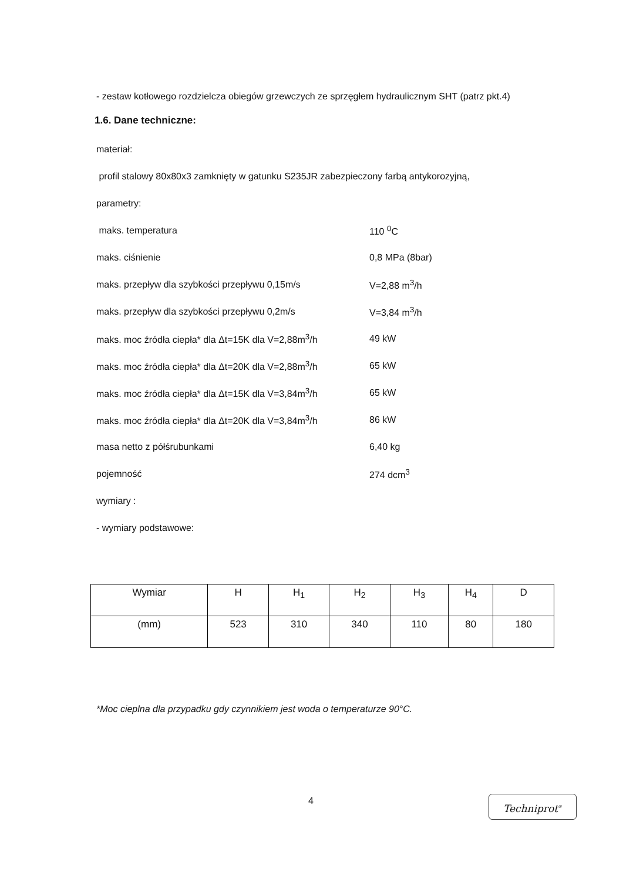- zestaw kotłowego rozdzielcza obiegów grzewczych ze sprzęgłem hydraulicznym SHT (patrz pkt.4)
1.6. Dane techniczne:
materiał:
profil stalowy 80x80x3 zamknięty w gatunku S235JR zabezpieczony farbą antykorozyjną,
parametry:
maks. temperatura 110 <sup>0</sup>C
maks. ciśnienie 0,8 MPa (8bar)
maks. przepływ dla szybkości przepływu 0,15m/s V=2,88 m<sup>3</sup>/h
maks. przepływ dla szybkości przepływu 0,2m/s V=3,84 m<sup>3</sup>/h
maks. moc źródła ciepła* dla Δt=15K dla V=2,88m<sup>3</sup>/h 49 kW
maks. moc źródła ciepła* dla Δt=20K dla V=2,88m<sup>3</sup>/h 65 kW
maks. moc źródła ciepła* dla Δt=15K dla V=3,84m<sup>3</sup>/h 65 kW
maks. moc źródła ciepła* dla Δt=20K dla V=3,84m<sup>3</sup>/h 86 kW
masa netto z półśrubunkami 6,40 kg
pojemność 274 dcm<sup>3</sup>
wymiary :
- wymiary podstawowe:
| Wymiar | H | H<sub>1</sub> | H<sub>2</sub> | H<sub>3</sub> | H<sub>4</sub> | D |
| (mm) | 523 | 310 | 340 | 110 | 80 | 180 |
*Moc cieplna dla przypadku gdy czynnikiem jest woda o temperaturze 90°C.
4 Techniprot<sup>®</sup>